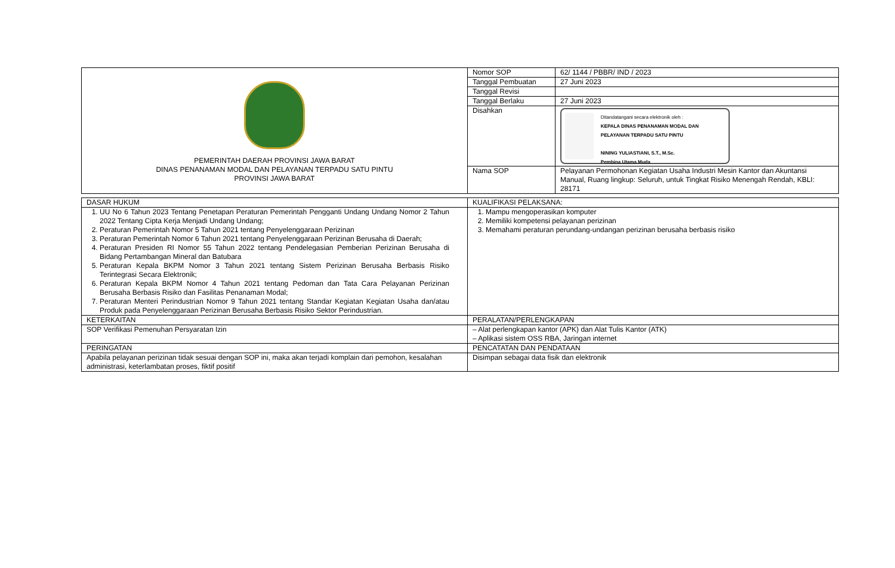| PEMERINTAH DAERAH PROVINSI JAWA BARAT DINAS PENANAMAN MODAL DAN PELAYANAN TERPADU SATU PINTU PROVINSI JAWA BARAT | Nomor SOP | 62/ 1144 / PBBR/ IND / 2023 |
| | Tanggal Pembuatan | 27 Juni 2023 |
| | Tanggal Revisi | |
| | Tanggal Berlaku | 27 Juni 2023 |
| | Disahkan | Ditandatangani secara elektronik oleh : KEPALA DINAS PENANAMAN MODAL DAN PELAYANAN TERPADU SATU PINTU NINING YULIASTIANI, S.T., M.Sc. Pembina Utama Muda |
| | Nama SOP | Pelayanan Permohonan Kegiatan Usaha Industri Mesin Kantor dan Akuntansi Manual, Ruang lingkup: Seluruh, untuk Tingkat Risiko Menengah Rendah, KBLI: 28171 |
| DASAR HUKUM | KUALIFIKASI PELAKSANA: |
| 1. UU No 6 Tahun 2023 Tentang Penetapan Peraturan Pemerintah Pengganti Undang Undang Nomor 2 Tahun 2022 Tentang Cipta Kerja Menjadi Undang Undang; 2. Peraturan Pemerintah Nomor 5 Tahun 2021 tentang Penyelenggaraan Perizinan 3. Peraturan Pemerintah Nomor 6 Tahun 2021 tentang Penyelenggaraan Perizinan Berusaha di Daerah; 4. Peraturan Presiden RI Nomor 55 Tahun 2022 tentang Pendelegasian Pemberian Perizinan Berusaha di Bidang Pertambangan Mineral dan Batubara 5. Peraturan Kepala BKPM Nomor 3 Tahun 2021 tentang Sistem Perizinan Berusaha Berbasis Risiko Terintegrasi Secara Elektronik; 6. Peraturan Kepala BKPM Nomor 4 Tahun 2021 tentang Pedoman dan Tata Cara Pelayanan Perizinan Berusaha Berbasis Risiko dan Fasilitas Penanaman Modal; 7. Peraturan Menteri Perindustrian Nomor 9 Tahun 2021 tentang Standar Kegiatan Kegiatan Usaha dan/atau Produk pada Penyelenggaraan Perizinan Berusaha Berbasis Risiko Sektor Perindustrian. | 1. Mampu mengoperasikan komputer 2. Memiliki kompetensi pelayanan perizinan 3. Memahami peraturan perundang-undangan perizinan berusaha berbasis risiko |
| KETERKAITAN | PERALATAN/PERLENGKAPAN |
| SOP Verifikasi Pemenuhan Persyaratan Izin | – Alat perlengkapan kantor (APK) dan Alat Tulis Kantor (ATK) – Aplikasi sistem OSS RBA, Jaringan internet |
| PERINGATAN | PENCATATAN DAN PENDATAAN |
| Apabila pelayanan perizinan tidak sesuai dengan SOP ini, maka akan terjadi komplain dari pemohon, kesalahan administrasi, keterlambatan proses, fiktif positif | Disimpan sebagai data fisik dan elektronik |